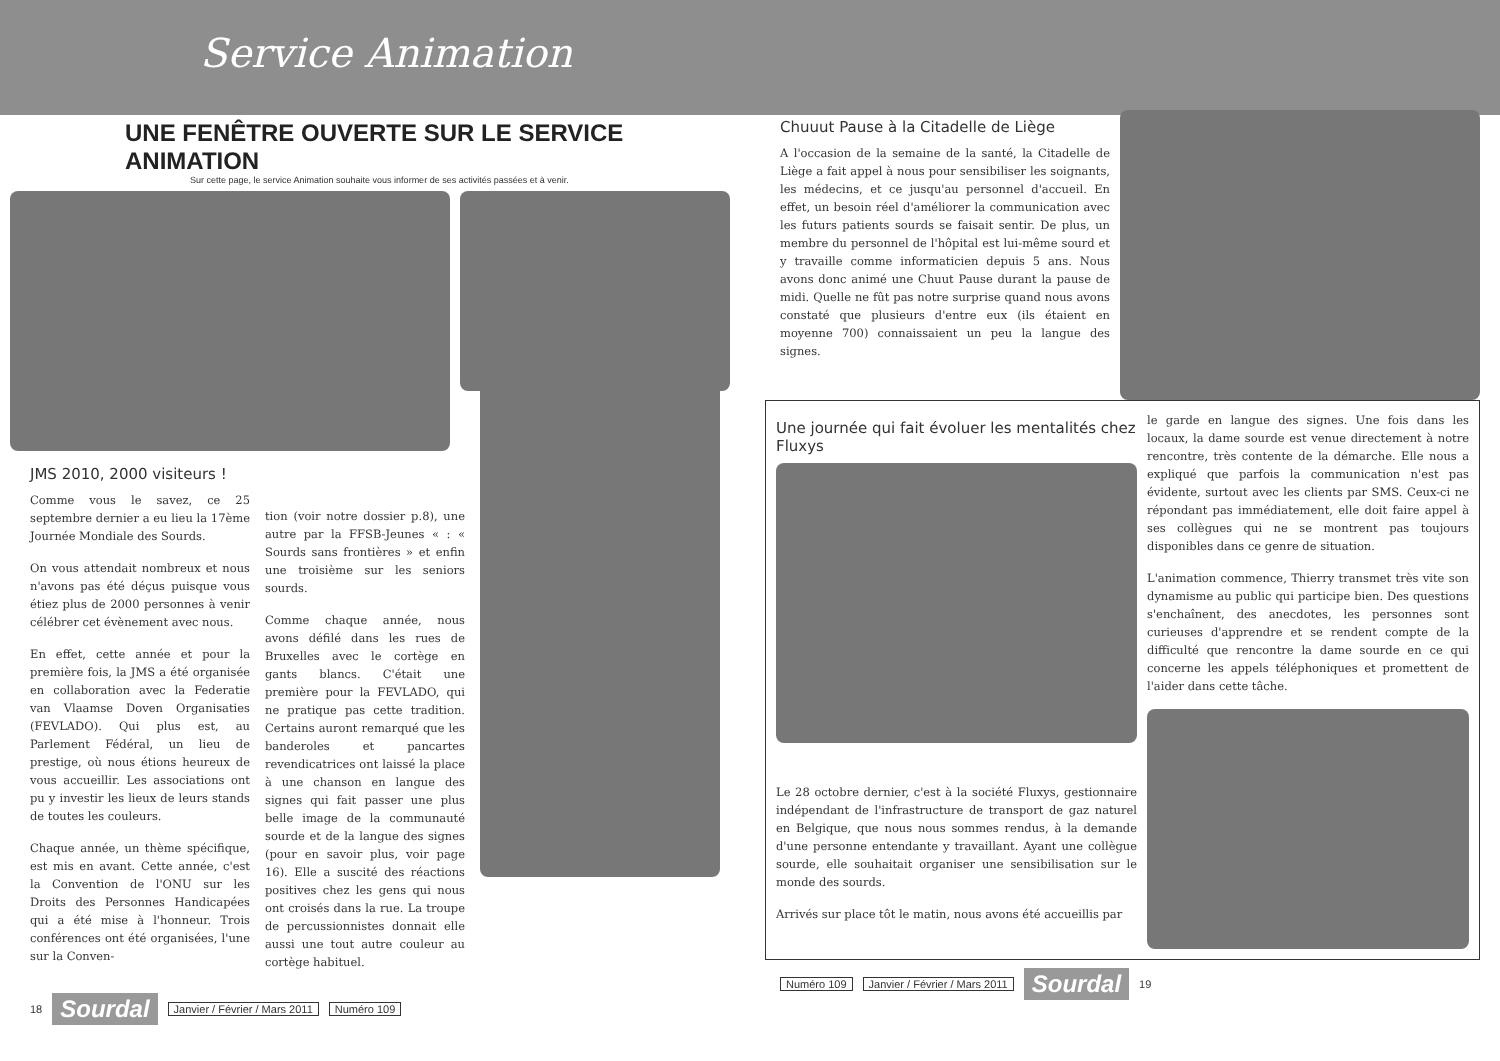Service Animation
UNE FENÊTRE OUVERTE SUR LE SERVICE ANIMATION
Sur cette page, le service Animation souhaite vous informer de ses activités passées et à venir.
JMS 2010, 2000 visiteurs !
Comme vous le savez, ce 25 septembre dernier a eu lieu la 17ème Journée Mondiale des Sourds.
On vous attendait nombreux et nous n'avons pas été déçus puisque vous étiez plus de 2000 personnes à venir célébrer cet évènement avec nous.
En effet, cette année et pour la première fois, la JMS a été organisée en collaboration avec la Federatie van Vlaamse Doven Organisaties (FEVLADO). Qui plus est, au Parlement Fédéral, un lieu de prestige, où nous étions heureux de vous accueillir. Les associations ont pu y investir les lieux de leurs stands de toutes les couleurs.
Chaque année, un thème spécifique, est mis en avant. Cette année, c'est la Convention de l'ONU sur les Droits des Personnes Handicapées qui a été mise à l'honneur. Trois conférences ont été organisées, l'une sur la Conven-
tion (voir notre dossier p.8), une autre par la FFSB-Jeunes « : « Sourds sans frontières » et enfin une troisième sur les seniors sourds.
Comme chaque année, nous avons défilé dans les rues de Bruxelles avec le cortège en gants blancs. C'était une première pour la FEVLADO, qui ne pratique pas cette tradition. Certains auront remarqué que les banderoles et pancartes revendicatrices ont laissé la place à une chanson en langue des signes qui fait passer une plus belle image de la communauté sourde et de la langue des signes (pour en savoir plus, voir page 16). Elle a suscité des réactions positives chez les gens qui nous ont croisés dans la rue. La troupe de percussionnistes donnait elle aussi une tout autre couleur au cortège habituel.
18 Sourdal Janvier / Février / Mars 2011 Numéro 109
Chuuut Pause à la Citadelle de Liège
A l'occasion de la semaine de la santé, la Citadelle de Liège a fait appel à nous pour sensibiliser les soignants, les médecins, et ce jusqu'au personnel d'accueil. En effet, un besoin réel d'améliorer la communication avec les futurs patients sourds se faisait sentir. De plus, un membre du personnel de l'hôpital est lui-même sourd et y travaille comme informaticien depuis 5 ans. Nous avons donc animé une Chuut Pause durant la pause de midi. Quelle ne fût pas notre surprise quand nous avons constaté que plusieurs d'entre eux (ils étaient en moyenne 700) connaissaient un peu la langue des signes.
Une journée qui fait évoluer les mentalités chez Fluxys
Le 28 octobre dernier, c'est à la société Fluxys, gestionnaire indépendant de l'infrastructure de transport de gaz naturel en Belgique, que nous nous sommes rendus, à la demande d'une personne entendante y travaillant. Ayant une collègue sourde, elle souhaitait organiser une sensibilisation sur le monde des sourds.
Arrivés sur place tôt le matin, nous avons été accueillis par
le garde en langue des signes. Une fois dans les locaux, la dame sourde est venue directement à notre rencontre, très contente de la démarche. Elle nous a expliqué que parfois la communication n'est pas évidente, surtout avec les clients par SMS. Ceux-ci ne répondant pas immédiatement, elle doit faire appel à ses collègues qui ne se montrent pas toujours disponibles dans ce genre de situation.
L'animation commence, Thierry transmet très vite son dynamisme au public qui participe bien. Des questions s'enchaînent, des anecdotes, les personnes sont curieuses d'apprendre et se rendent compte de la difficulté que rencontre la dame sourde en ce qui concerne les appels téléphoniques et promettent de l'aider dans cette tâche.
Numéro 109 Janvier / Février / Mars 2011 Sourdal 19